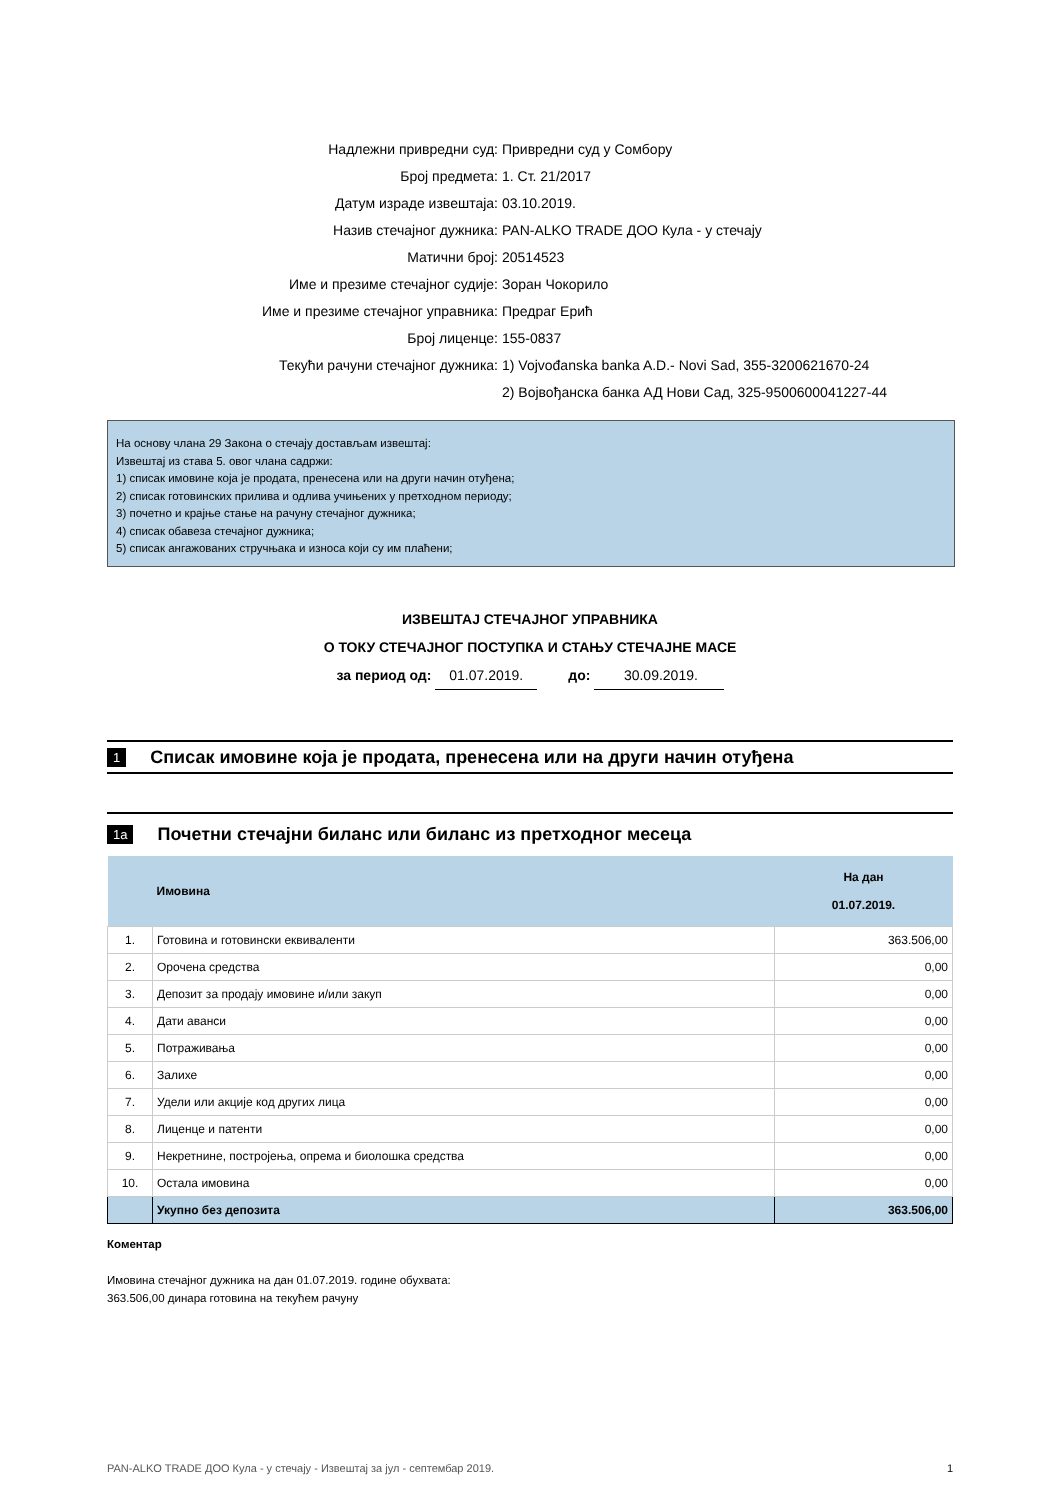Надлежни привредни суд: Привредни суд у Сомбору
Број предмета: 1. Ст. 21/2017
Датум израде извештаја: 03.10.2019.
Назив стечајног дужника:
PAN-ALKO TRADE ДОО Кула - у стечају
Матични број: 20514523
Име и презиме стечајног судије: Зоран Чокорило
Име и презиме стечајног управника: Предраг Ерић
Број лиценце: 155-0837
Текући рачуни стечајног дужника:
1) Vojvođanska banka A.D.- Novi Sad, 355-3200621670-24
2) Војвођанска банка АД Нови Сад, 325-9500600041227-44
На основу члана 29 Закона о стечају достављам извештај:
Извештај из става 5. овог члана садржи:
1) списак имовине која је продата, пренесена или на други начин отуђена;
2) списак готовинских прилива и одлива учињених у претходном периоду;
3) почетно и крајње стање на рачуну стечајног дужника;
4) списак обавеза стечајног дужника;
5) списак ангажованих стручњака и износа који су им плаћени;
ИЗВЕШТАЈ СТЕЧАЈНОГ УПРАВНИКА
О ТОКУ СТЕЧАЈНОГ ПОСТУПКА И СТАЊУ СТЕЧАЈНЕ МАСЕ
за период од: 01.07.2019. до: 30.09.2019.
1 Списак имовине која је продата, пренесена или на други начин отуђена
1a Почетни стечајни биланс или биланс из претходног месеца
| | Имовина | На дан 01.07.2019. |
| 1. | Готовина и готовински еквиваленти | 363.506,00 |
| 2. | Орочена средства | 0,00 |
| 3. | Депозит за продају имовине и/или закуп | 0,00 |
| 4. | Дати аванси | 0,00 |
| 5. | Потраживања | 0,00 |
| 6. | Залихе | 0,00 |
| 7. | Удели или акције код других лица | 0,00 |
| 8. | Лиценце и патенти | 0,00 |
| 9. | Некретнине, постројења, опрема и биолошка средства | 0,00 |
| 10. | Остала имовина | 0,00 |
| | Укупно без депозита | 363.506,00 |
Коментар
Имовина стечајног дужника на дан 01.07.2019. године обухвата:
363.506,00 динара готовина на текућем рачуну
PAN-ALKO TRADE ДОО Кула - у стечају - Извештај за јул - септембар 2019. 1